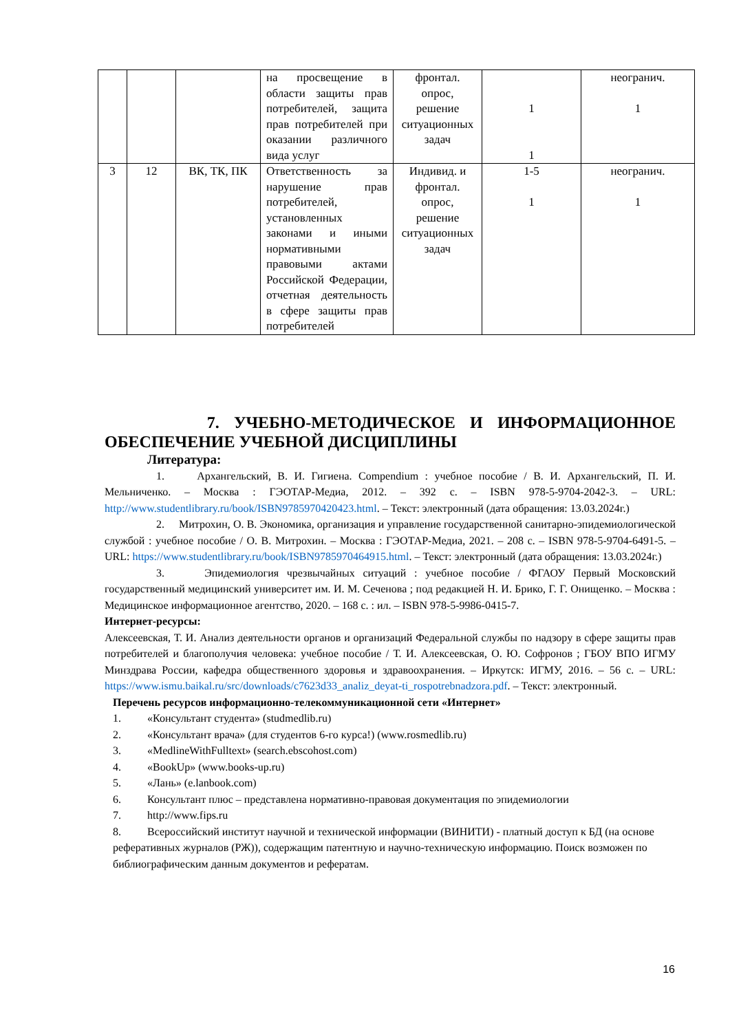| | | | на просвещение в области защиты прав потребителей, защита прав потребителей при оказании различного вида услуг | фронтал. опрос, решение ситуационных задач | 1 1 | неогранич. 1 |
| 3 | 12 | ВК, ТК, ПК | Ответственность за нарушение прав потребителей, установленных законами и иными нормативными правовыми актами Российской Федерации, отчетная деятельность в сфере защиты прав потребителей | Индивид. и фронтал. опрос, решение ситуационных задач | 1-5 1 | неогранич. 1 |
7. УЧЕБНО-МЕТОДИЧЕСКОЕ И ИНФОРМАЦИОННОЕ ОБЕСПЕЧЕНИЕ УЧЕБНОЙ ДИСЦИПЛИНЫ
Литература:
1. Архангельский, В. И. Гигиена. Compendium : учебное пособие / В. И. Архангельский, П. И. Мельниченко. – Москва : ГЭОТАР-Медиа, 2012. – 392 с. – ISBN 978-5-9704-2042-3. – URL: http://www.studentlibrary.ru/book/ISBN9785970420423.html. – Текст: электронный (дата обращения: 13.03.2024г.)
2. Митрохин, О. В. Экономика, организация и управление государственной санитарно-эпидемиологической службой : учебное пособие / О. В. Митрохин. – Москва : ГЭОТАР-Медиа, 2021. – 208 с. – ISBN 978-5-9704-6491-5. – URL: https://www.studentlibrary.ru/book/ISBN9785970464915.html. – Текст: электронный (дата обращения: 13.03.2024г.)
3. Эпидемиология чрезвычайных ситуаций : учебное пособие / ФГАОУ Первый Московский государственный медицинский университет им. И. М. Сеченова ; под редакцией Н. И. Брико, Г. Г. Онищенко. – Москва : Медицинское информационное агентство, 2020. – 168 с. : ил. – ISBN 978-5-9986-0415-7.
Интернет-ресурсы:
Алексеевская, Т. И. Анализ деятельности органов и организаций Федеральной службы по надзору в сфере защиты прав потребителей и благополучия человека: учебное пособие / Т. И. Алексеевская, О. Ю. Софронов ; ГБОУ ВПО ИГМУ Минздрава России, кафедра общественного здоровья и здравоохранения. – Иркутск: ИГМУ, 2016. – 56 с. – URL: https://www.ismu.baikal.ru/src/downloads/c7623d33_analiz_deyat-ti_rospotrebnadzora.pdf. – Текст: электронный.
Перечень ресурсов информационно-телекоммуникационной сети «Интернет»
1. «Консультант студента» (studmedlib.ru)
2. «Консультант врача» (для студентов 6-го курса!) (www.rosmedlib.ru)
3. «MedlineWithFulltext» (search.ebscohost.com)
4. «BookUp» (www.books-up.ru)
5. «Лань» (e.lanbook.com)
6. Консультант плюс – представлена нормативно-правовая документация по эпидемиологии
7. http://www.fips.ru
8. Всероссийский институт научной и технической информации (ВИНИТИ) - платный доступ к БД (на основе реферативных журналов (РЖ)), содержащим патентную и научно-техническую информацию. Поиск возможен по библиографическим данным документов и рефератам.
16